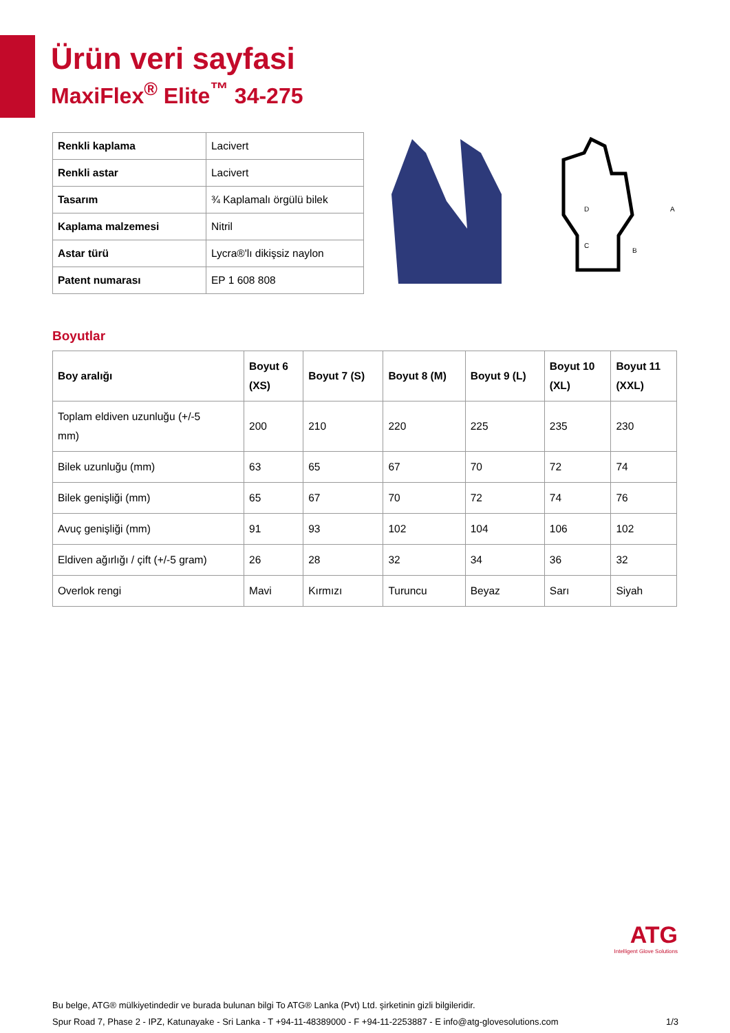Ürün veri sayfasi
MaxiFlex<sup>®</sup> Elite<sup>™</sup> 34-275
| Renkli kaplama | Lacivert |
| Renkli astar | Lacivert |
| Tasarım | ¾ Kaplamalı örgülü bilek |
| Kaplama malzemesi | Nitril |
| Astar türü | Lycra®'lı dikişsiz naylon |
| Patent numarası | EP 1 608 808 |
A
B
C
D
Boyutlar
| Boy aralığı | Boyut 6 (XS) | Boyut 7 (S) | Boyut 8 (M) | Boyut 9 (L) | Boyut 10 (XL) | Boyut 11 (XXL) |
| --- | --- | --- | --- | --- | --- | --- |
| Toplam eldiven uzunluğu (+/-5 mm) | 200 | 210 | 220 | 225 | 235 | 230 |
| Bilek uzunluğu (mm) | 63 | 65 | 67 | 70 | 72 | 74 |
| Bilek genişliği (mm) | 65 | 67 | 70 | 72 | 74 | 76 |
| Avuç genişliği (mm) | 91 | 93 | 102 | 104 | 106 | 102 |
| Eldiven ağırlığı / çift (+/-5 gram) | 26 | 28 | 32 | 34 | 36 | 32 |
| Overlok rengi | Mavi | Kırmızı | Turuncu | Beyaz | Sarı | Siyah |
ATG
Intelligent Glove Solutions
Bu belge, ATG® mülkiyetindedir ve burada bulunan bilgi To ATG® Lanka (Pvt) Ltd. şirketinin gizli bilgileridir.
Spur Road 7, Phase 2 - IPZ, Katunayake - Sri Lanka - T +94-11-48389000 - F +94-11-2253887 - E info@atg-glovesolutions.com
1/3